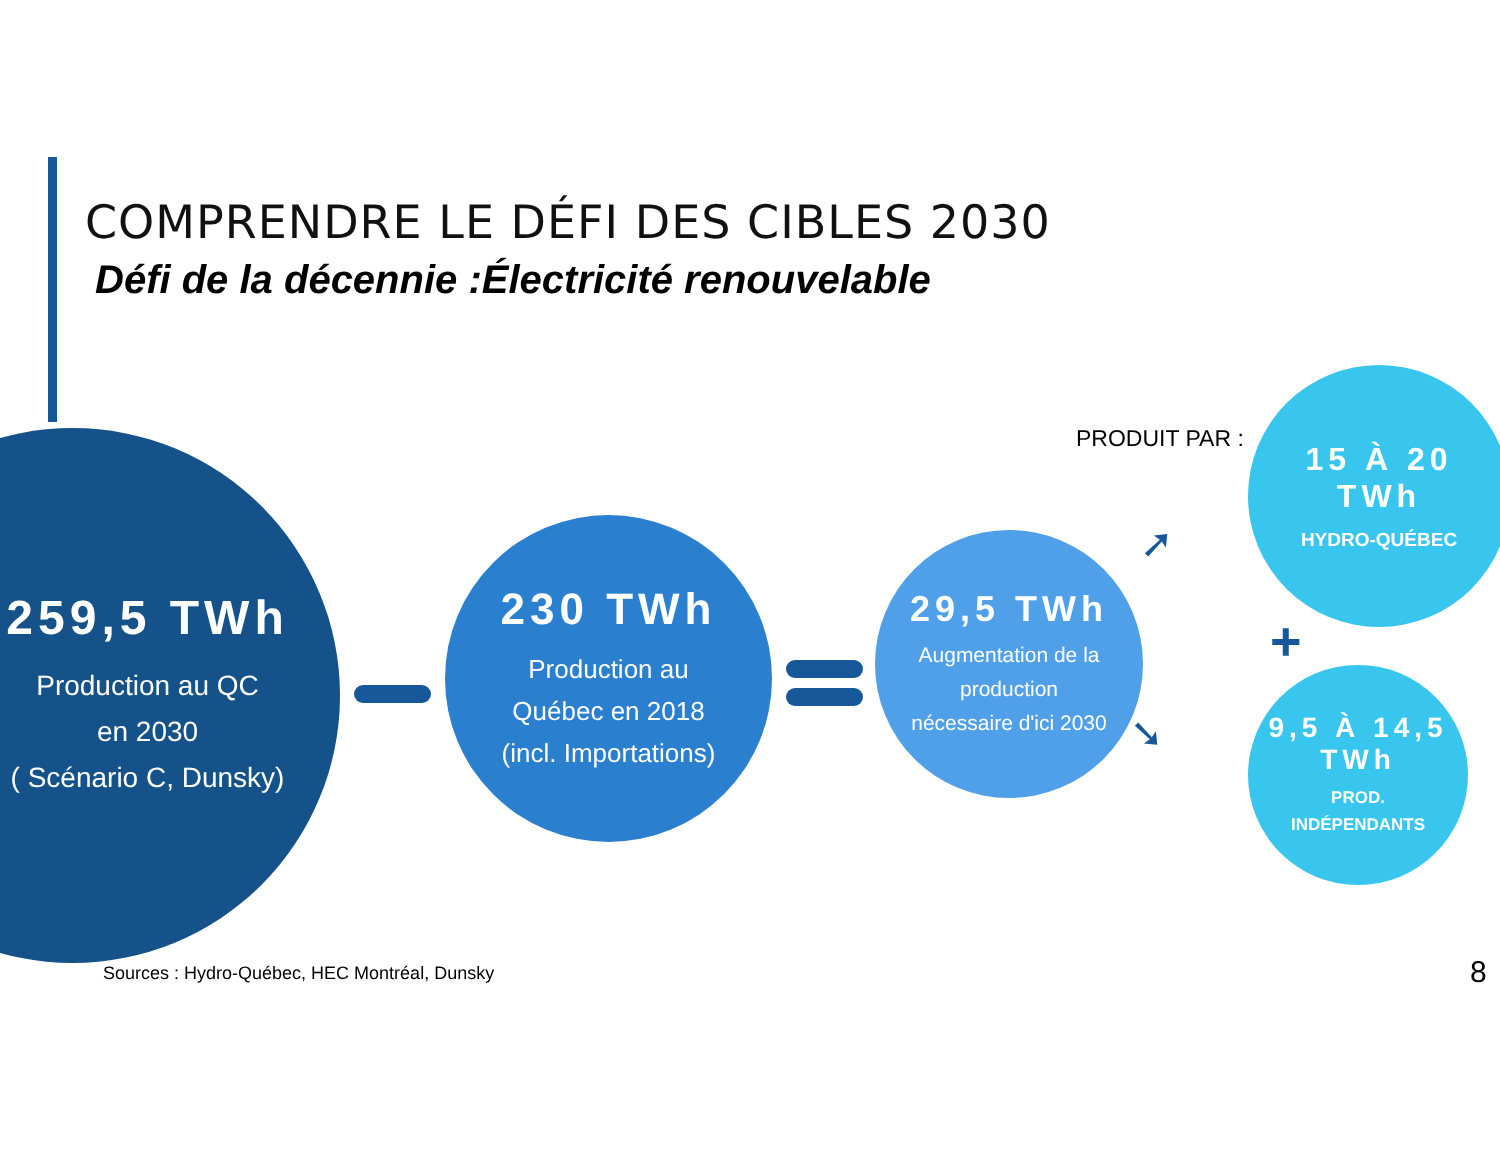COMPRENDRE LE DÉFI DES CIBLES 2030
Défi de la décennie :Électricité renouvelable
259,5 TWh
Production au QC
en 2030
( Scénario C, Dunsky)
230 TWh
Production au
Québec en 2018
(incl. Importations)
29,5 TWh
Augmentation de la
production
nécessaire d'ici 2030
PRODUIT PAR :
➚
➘
15 À 20
TWh
HYDRO-QUÉBEC
+
9,5 À 14,5
TWh
PROD.
INDÉPENDANTS
Sources : Hydro-Québec, HEC Montréal, Dunsky
8